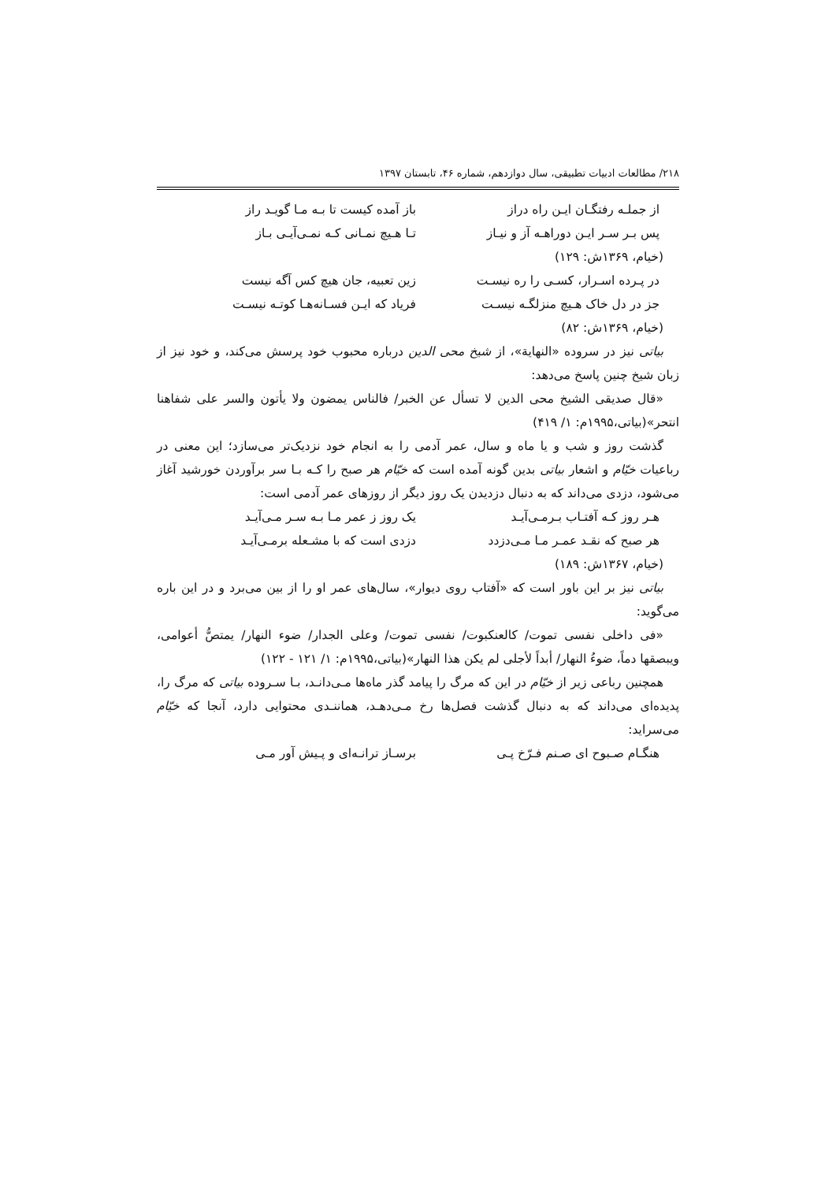۲۱۸/ مطالعات ادبیات تطبیقی، سال دوازدهم، شماره ۴۶، تابستان ۱۳۹۷
از جملـه رفتگـان ایـن راه دراز باز آمده کیست تا بـه مـا گویـد راز
پس بـر سـر ایـن دوراهـه آز و نیـاز تـا هـیچ نمـانی کـه نمـی‌آیـی بـاز
(خیام، ۱۳۶۹ش: ۱۲۹)
در پـرده اسـرار، کسـی را ره نیسـت زین تعبیه، جان هیچ کس آگه نیست
جز در دل خاک هـیچ منزلگـه نیسـت فریاد که ایـن فسـانه‌هـا کوتـه نیسـت
(خیام، ۱۳۶۹ش: ۸۲)
بیاتی نیز در سروده «النهایة»، از شیخ محی الدین درباره محبوب خود پرسش می‌کند، و خود نیز از زبان شیخ چنین پاسخ می‌دهد:
«قال صدیقی الشیخ محی الدین لا تسأل عن الخبر/ فالناس یمضون ولا یأتون والسر علی شفاهنا انتحر»(بیاتی،۱۹۹۵م: ۱/ ۴۱۹)
گذشت روز و شب و یا ماه و سال، عمر آدمی را به انجام خود نزدیک‌تر می‌سازد؛ این معنی در رباعیات خیّام و اشعار بیاتی بدین گونه آمده است که خیّام هر صبح را کـه بـا سر برآوردن خورشید آغاز می‌شود، دزدی می‌داند که به دنبال دزدیدن یک روز دیگر از روزهای عمر آدمی است:
هـر روز کـه آفتـاب بـرمـی‌آیـد یک روز ز عمر مـا بـه سـر مـی‌آیـد
هر صبح که نقـد عمـر مـا مـی‌دزدد دزدی است که با مشـعله برمـی‌آیـد
(خیام، ۱۳۶۷ش: ۱۸۹)
بیاتی نیز بر این باور است که «آفتاب روی دیوار»، سال‌های عمر او را از بین می‌برد و در این باره می‌گوید:
«فی داخلی نفسی تموت/ کالعنکبوت/ نفسی تموت/ وعلی الجدار/ ضوء النهار/ یمتصُّ أعوامی، ویبصقها دماً، ضوءُ النهار/ أبداً لأجلی لم یکن هذا النهار»(بیاتی،۱۹۹۵م: ۱/ ۱۲۱ - ۱۲۲)
همچنین رباعی زیر از خیّام در این که مرگ را پیامد گذر ماه‌ها مـی‌دانـد، بـا سـروده بیاتی که مرگ را، پدیده‌ای می‌داند که به دنبال گذشت فصل‌ها رخ مـی‌دهـد، هماننـدی محتوایی دارد، آنجا که خیّام می‌سراید:
هنگـام صـبوح ای صـنم فـرّخ پـی برسـاز ترانـه‌ای و پـیش آور مـی